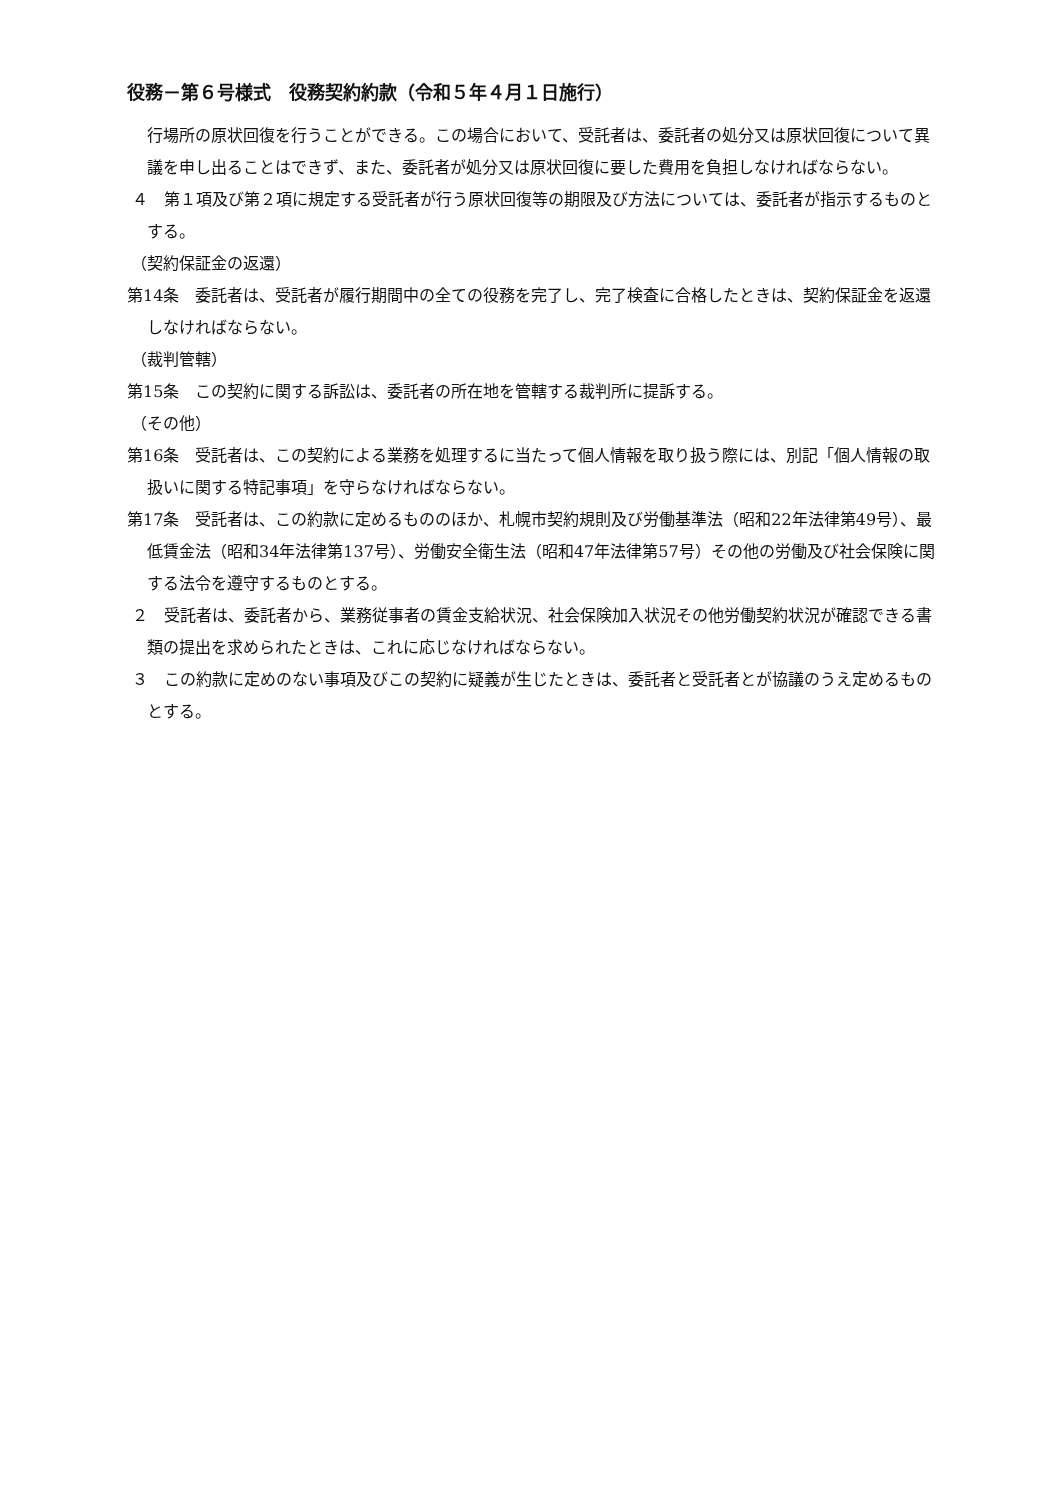役務－第６号様式　役務契約約款（令和５年４月１日施行）
行場所の原状回復を行うことができる。この場合において、受託者は、委託者の処分又は原状回復について異議を申し出ることはできず、また、委託者が処分又は原状回復に要した費用を負担しなければならない。
４　第１項及び第２項に規定する受託者が行う原状回復等の期限及び方法については、委託者が指示するものとする。
（契約保証金の返還）
第14条　委託者は、受託者が履行期間中の全ての役務を完了し、完了検査に合格したときは、契約保証金を返還しなければならない。
（裁判管轄）
第15条　この契約に関する訴訟は、委託者の所在地を管轄する裁判所に提訴する。
（その他）
第16条　受託者は、この契約による業務を処理するに当たって個人情報を取り扱う際には、別記「個人情報の取扱いに関する特記事項」を守らなければならない。
第17条　受託者は、この約款に定めるもののほか、札幌市契約規則及び労働基準法（昭和22年法律第49号）、最低賃金法（昭和34年法律第137号）、労働安全衛生法（昭和47年法律第57号）その他の労働及び社会保険に関する法令を遵守するものとする。
２　受託者は、委託者から、業務従事者の賃金支給状況、社会保険加入状況その他労働契約状況が確認できる書類の提出を求められたときは、これに応じなければならない。
３　この約款に定めのない事項及びこの契約に疑義が生じたときは、委託者と受託者とが協議のうえ定めるものとする。